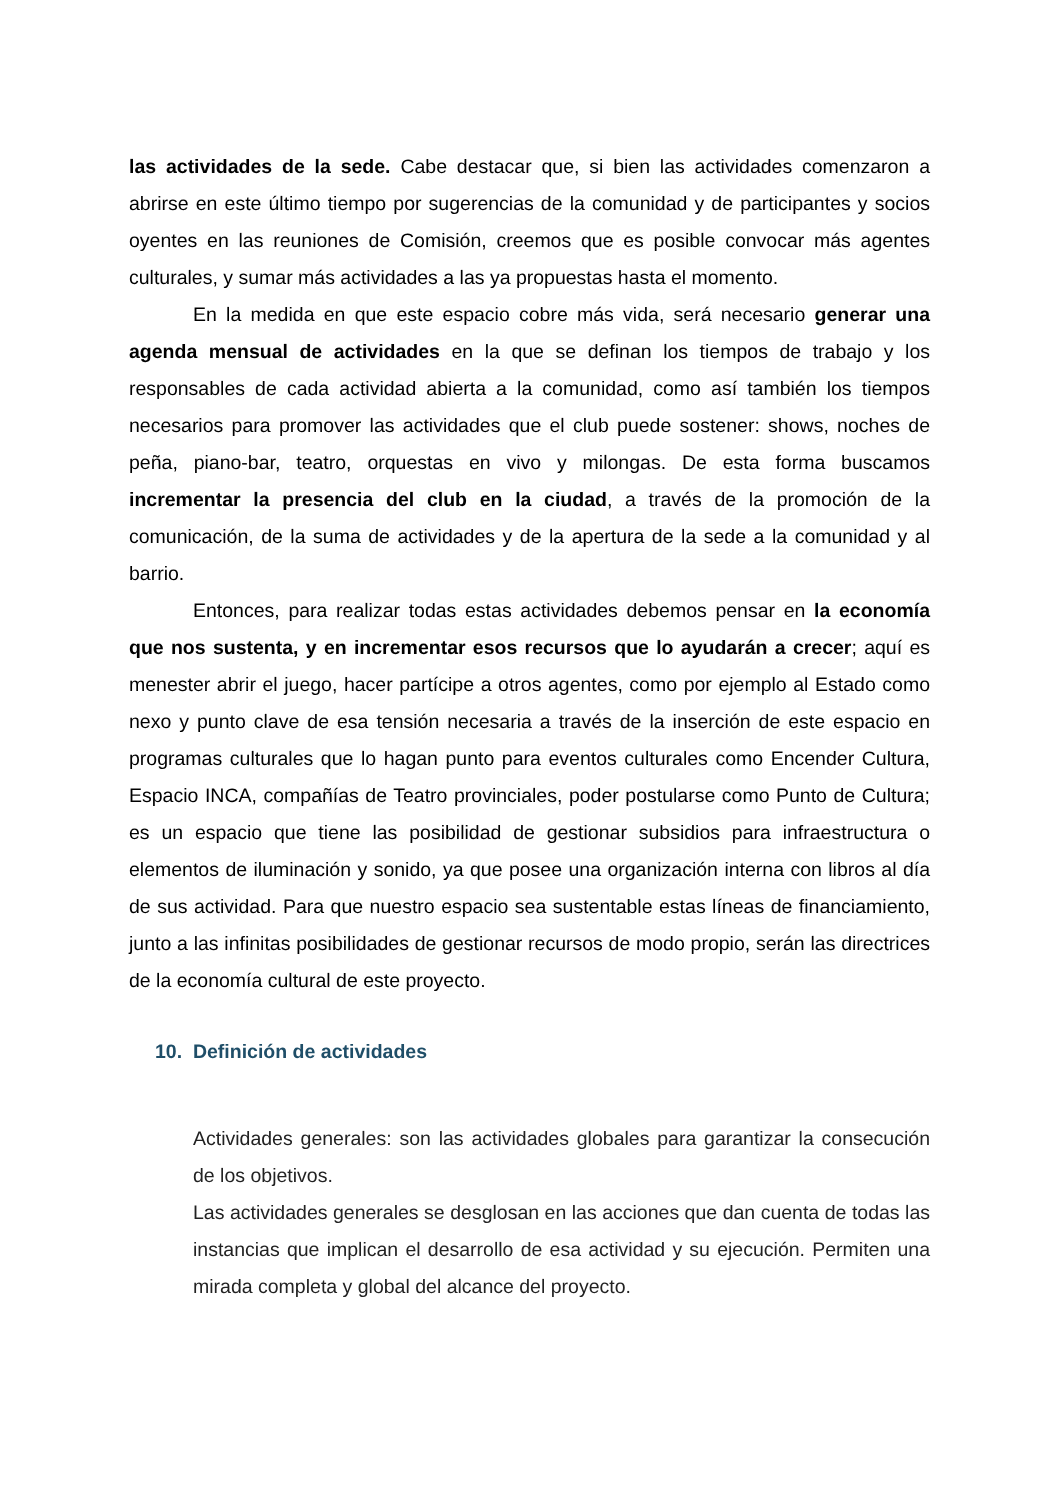las actividades de la sede. Cabe destacar que, si bien las actividades comenzaron a abrirse en este último tiempo por sugerencias de la comunidad y de participantes y socios oyentes en las reuniones de Comisión, creemos que es posible convocar más agentes culturales, y sumar más actividades a las ya propuestas hasta el momento.
En la medida en que este espacio cobre más vida, será necesario generar una agenda mensual de actividades en la que se definan los tiempos de trabajo y los responsables de cada actividad abierta a la comunidad, como así también los tiempos necesarios para promover las actividades que el club puede sostener: shows, noches de peña, piano-bar, teatro, orquestas en vivo y milongas. De esta forma buscamos incrementar la presencia del club en la ciudad, a través de la promoción de la comunicación, de la suma de actividades y de la apertura de la sede a la comunidad y al barrio.
Entonces, para realizar todas estas actividades debemos pensar en la economía que nos sustenta, y en incrementar esos recursos que lo ayudarán a crecer; aquí es menester abrir el juego, hacer partícipe a otros agentes, como por ejemplo al Estado como nexo y punto clave de esa tensión necesaria a través de la inserción de este espacio en programas culturales que lo hagan punto para eventos culturales como Encender Cultura, Espacio INCA, compañías de Teatro provinciales, poder postularse como Punto de Cultura; es un espacio que tiene las posibilidad de gestionar subsidios para infraestructura o elementos de iluminación y sonido, ya que posee una organización interna con libros al día de sus actividad. Para que nuestro espacio sea sustentable estas líneas de financiamiento, junto a las infinitas posibilidades de gestionar recursos de modo propio, serán las directrices de la economía cultural de este proyecto.
10. Definición de actividades
Actividades generales: son las actividades globales para garantizar la consecución de los objetivos.
Las actividades generales se desglosan en las acciones que dan cuenta de todas las instancias que implican el desarrollo de esa actividad y su ejecución. Permiten una mirada completa y global del alcance del proyecto.